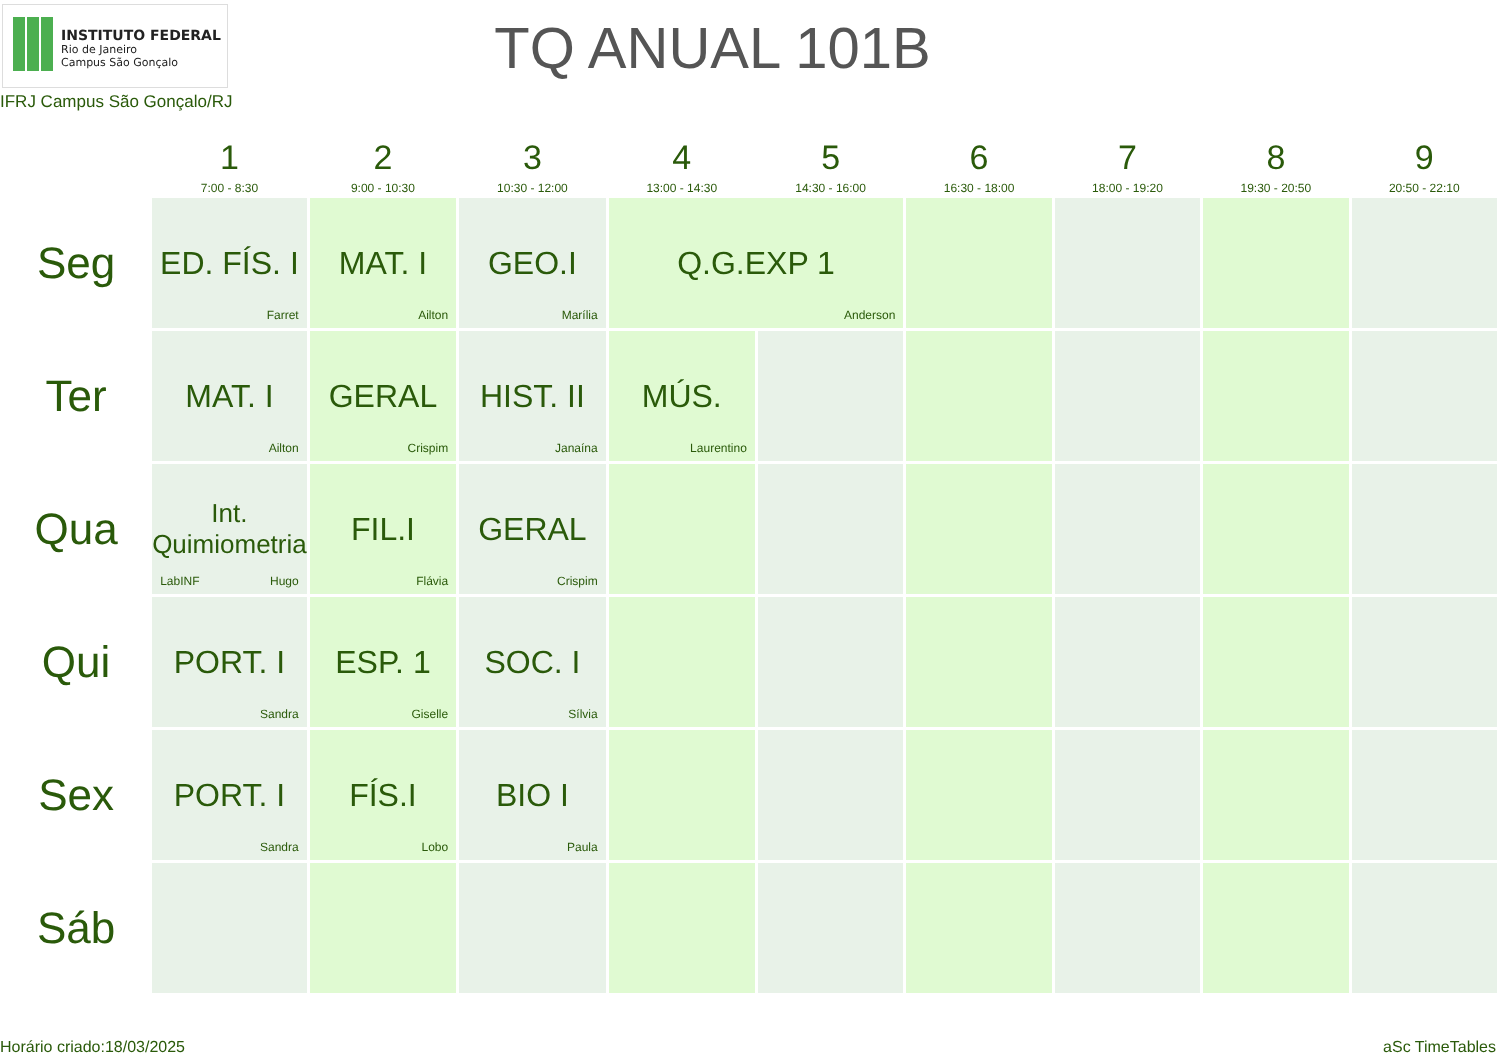INSTITUTO FEDERAL
Rio de Janeiro
Campus São Gonçalo
IFRJ Campus São Gonçalo/RJ
TQ ANUAL 101B
| | 1 7:00 - 8:30 | 2 9:00 - 10:30 | 3 10:30 - 12:00 | 4 13:00 - 14:30 | 5 14:30 - 16:00 | 6 16:30 - 18:00 | 7 18:00 - 19:20 | 8 19:30 - 20:50 | 9 20:50 - 22:10 |
| --- | --- | --- | --- | --- | --- | --- | --- | --- | --- |
| Seg | ED. FÍS. I Farret | MAT. I Ailton | GEO.I Marília | Q.G.EXP 1 Anderson | | | | | |
| Ter | MAT. I Ailton | GERAL Crispim | HIST. II Janaína | MÚS. Laurentino | | | | | |
| Qua | Int. Quimiometria LabINF Hugo | FIL.I Flávia | GERAL Crispim | | | | | | |
| Qui | PORT. I Sandra | ESP. 1 Giselle | SOC. I Sílvia | | | | | | |
| Sex | PORT. I Sandra | FÍS.I Lobo | BIO I Paula | | | | | | |
| Sáb | | | | | | | | | |
Horário criado:18/03/2025 aSc TimeTables